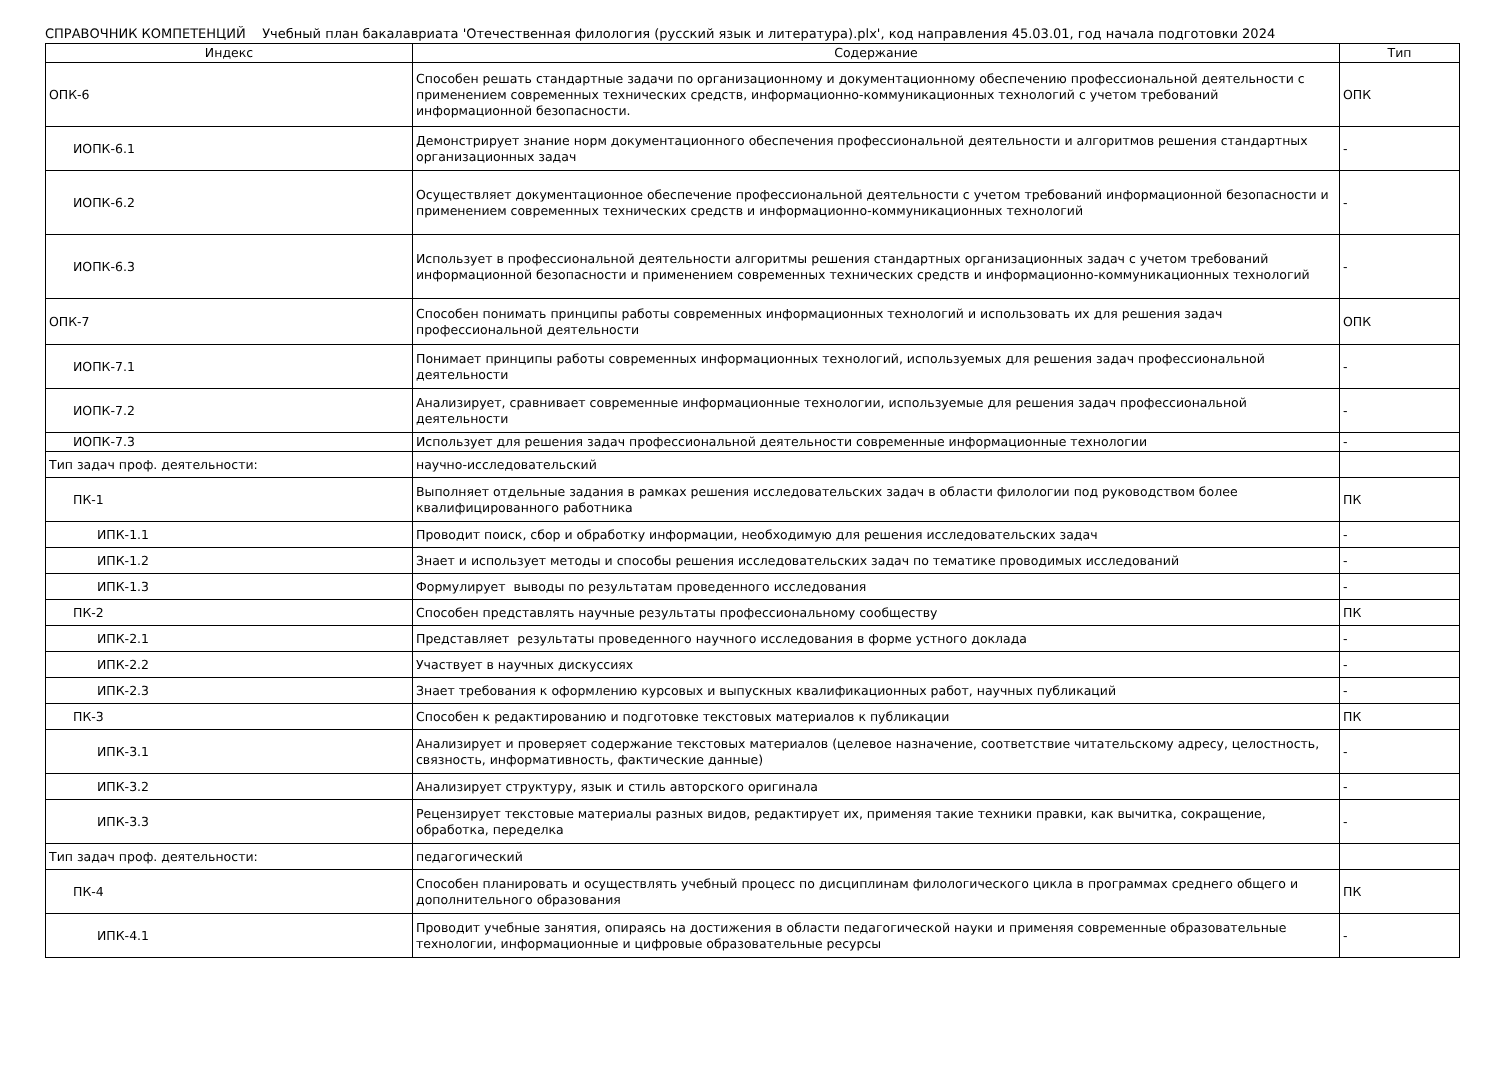СПРАВОЧНИК КОМПЕТЕНЦИЙ Учебный план бакалавриата 'Отечественная филология (русский язык и литература).plx', код направления 45.03.01, год начала подготовки 2024
| Индекс | Содержание | Тип |
| --- | --- | --- |
| ОПК-6 | Способен решать стандартные задачи по организационному и документационному обеспечению профессиональной деятельности с применением современных технических средств, информационно-коммуникационных технологий с учетом требований информационной безопасности. | ОПК |
| ИОПК-6.1 | Демонстрирует знание норм документационного обеспечения профессиональной деятельности и алгоритмов решения стандартных организационных задач | - |
| ИОПК-6.2 | Осуществляет документационное обеспечение профессиональной деятельности с учетом требований информационной безопасности и применением современных технических средств и информационно-коммуникационных технологий | - |
| ИОПК-6.3 | Использует в профессиональной деятельности алгоритмы решения стандартных организационных задач с учетом требований информационной безопасности и применением современных технических средств и информационно-коммуникационных технологий | - |
| ОПК-7 | Способен понимать принципы работы современных информационных технологий и использовать их для решения задач профессиональной деятельности | ОПК |
| ИОПК-7.1 | Понимает принципы работы современных информационных технологий, используемых для решения задач профессиональной деятельности | - |
| ИОПК-7.2 | Анализирует, сравнивает современные информационные технологии, используемые для решения задач профессиональной деятельности | - |
| ИОПК-7.3 | Использует для решения задач профессиональной деятельности современные информационные технологии | - |
| Тип задач проф. деятельности: | научно-исследовательский | |
| ПК-1 | Выполняет отдельные задания в рамках решения исследовательских задач в области филологии под руководством более квалифицированного работника | ПК |
| ИПК-1.1 | Проводит поиск, сбор и обработку информации, необходимую для решения исследовательских задач | - |
| ИПК-1.2 | Знает и использует методы и способы решения исследовательских задач по тематике проводимых исследований | - |
| ИПК-1.3 | Формулирует выводы по результатам проведенного исследования | - |
| ПК-2 | Способен представлять научные результаты профессиональному сообществу | ПК |
| ИПК-2.1 | Представляет результаты проведенного научного исследования в форме устного доклада | - |
| ИПК-2.2 | Участвует в научных дискуссиях | - |
| ИПК-2.3 | Знает требования к оформлению курсовых и выпускных квалификационных работ, научных публикаций | - |
| ПК-3 | Способен к редактированию и подготовке текстовых материалов к публикации | ПК |
| ИПК-3.1 | Анализирует и проверяет содержание текстовых материалов (целевое назначение, соответствие читательскому адресу, целостность, связность, информативность, фактические данные) | - |
| ИПК-3.2 | Анализирует структуру, язык и стиль авторского оригинала | - |
| ИПК-3.3 | Рецензирует текстовые материалы разных видов, редактирует их, применяя такие техники правки, как вычитка, сокращение, обработка, переделка | - |
| Тип задач проф. деятельности: | педагогический | |
| ПК-4 | Способен планировать и осуществлять учебный процесс по дисциплинам филологического цикла в программах среднего общего и дополнительного образования | ПК |
| ИПК-4.1 | Проводит учебные занятия, опираясь на достижения в области педагогической науки и применяя современные образовательные технологии, информационные и цифровые образовательные ресурсы | - |